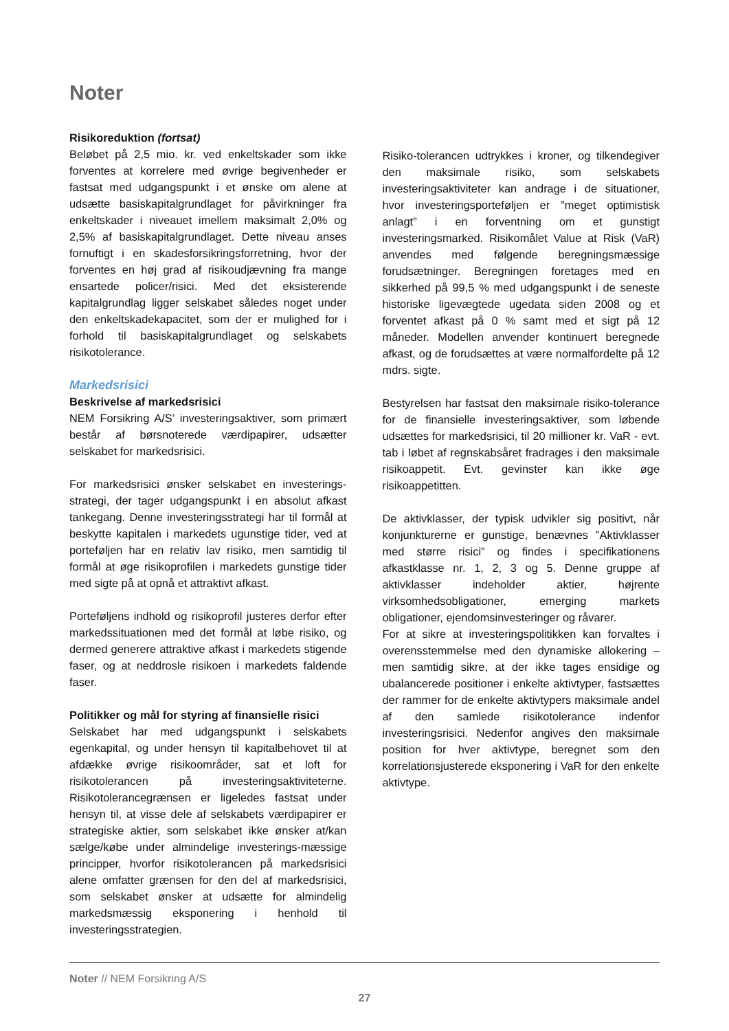Noter
Risikoreduktion (fortsat)
Beløbet på 2,5 mio. kr. ved enkeltskader som ikke forventes at korrelere med øvrige begivenheder er fastsat med udgangspunkt i et ønske om alene at udsætte basiskapitalgrundlaget for påvirkninger fra enkeltskader i niveauet imellem maksimalt 2,0% og 2,5% af basiskapitalgrundlaget. Dette niveau anses fornuftigt i en skadesforsikringsforretning, hvor der forventes en høj grad af risikoudjævning fra mange ensartede policer/risici. Med det eksisterende kapitalgrundlag ligger selskabet således noget under den enkeltskadekapacitet, som der er mulighed for i forhold til basiskapitalgrundlaget og selskabets risikotolerance.
Markedsrisici
Beskrivelse af markedsrisici
NEM Forsikring A/S’ investeringsaktiver, som primært består af børsnoterede værdipapirer, udsætter selskabet for markedsrisici.
For markedsrisici ønsker selskabet en investerings-strategi, der tager udgangspunkt i en absolut afkast tankegang. Denne investeringsstrategi har til formål at beskytte kapitalen i markedets ugunstige tider, ved at porteføljen har en relativ lav risiko, men samtidig til formål at øge risikoprofilen i markedets gunstige tider med sigte på at opnå et attraktivt afkast.
Porteføljens indhold og risikoprofil justeres derfor efter markedssituationen med det formål at løbe risiko, og dermed generere attraktive afkast i markedets stigende faser, og at neddrosle risikoen i markedets faldende faser.
Politikker og mål for styring af finansielle risici
Selskabet har med udgangspunkt i selskabets egenkapital, og under hensyn til kapitalbehovet til at afdække øvrige risikoområder, sat et loft for risikotolerancen på investeringsaktiviteterne. Risikotolerancegrænsen er ligeledes fastsat under hensyn til, at visse dele af selskabets værdipapirer er strategiske aktier, som selskabet ikke ønsker at/kan sælge/købe under almindelige investerings-mæssige principper, hvorfor risikotolerancen på markedsrisici alene omfatter grænsen for den del af markedsrisici, som selskabet ønsker at udsætte for almindelig markedsmæssig eksponering i henhold til investeringsstrategien.
Risiko-tolerancen udtrykkes i kroner, og tilkendegiver den maksimale risiko, som selskabets investeringsaktiviteter kan andrage i de situationer, hvor investeringsporteføljen er ”meget optimistisk anlagt” i en forventning om et gunstigt investeringsmarked. Risikomålet Value at Risk (VaR) anvendes med følgende beregningsmæssige forudsætninger. Beregningen foretages med en sikkerhed på 99,5 % med udgangspunkt i de seneste historiske ligevægtede ugedata siden 2008 og et forventet afkast på 0 % samt med et sigt på 12 måneder. Modellen anvender kontinuert beregnede afkast, og de forudsættes at være normalfordelte på 12 mdrs. sigte.
Bestyrelsen har fastsat den maksimale risiko-tolerance for de finansielle investeringsaktiver, som løbende udsættes for markedsrisici, til 20 millioner kr. VaR - evt. tab i løbet af regnskabsåret fradrages i den maksimale risikoappetit. Evt. gevinster kan ikke øge risikoappetitten.
De aktivklasser, der typisk udvikler sig positivt, når konjunkturerne er gunstige, benævnes ”Aktivklasser med større risici” og findes i specifikationens afkastklasse nr. 1, 2, 3 og 5. Denne gruppe af aktivklasser indeholder aktier, højrente virksomhedsobligationer, emerging markets obligationer, ejendomsinvesteringer og råvarer.
For at sikre at investeringspolitikken kan forvaltes i overensstemmelse med den dynamiske allokering – men samtidig sikre, at der ikke tages ensidige og ubalancerede positioner i enkelte aktivtyper, fastsættes der rammer for de enkelte aktivtypers maksimale andel af den samlede risikotolerance indenfor investeringsrisici. Nedenfor angives den maksimale position for hver aktivtype, beregnet som den korrelationsjusterede eksponering i VaR for den enkelte aktivtype.
Noter // NEM Forsikring A/S
27